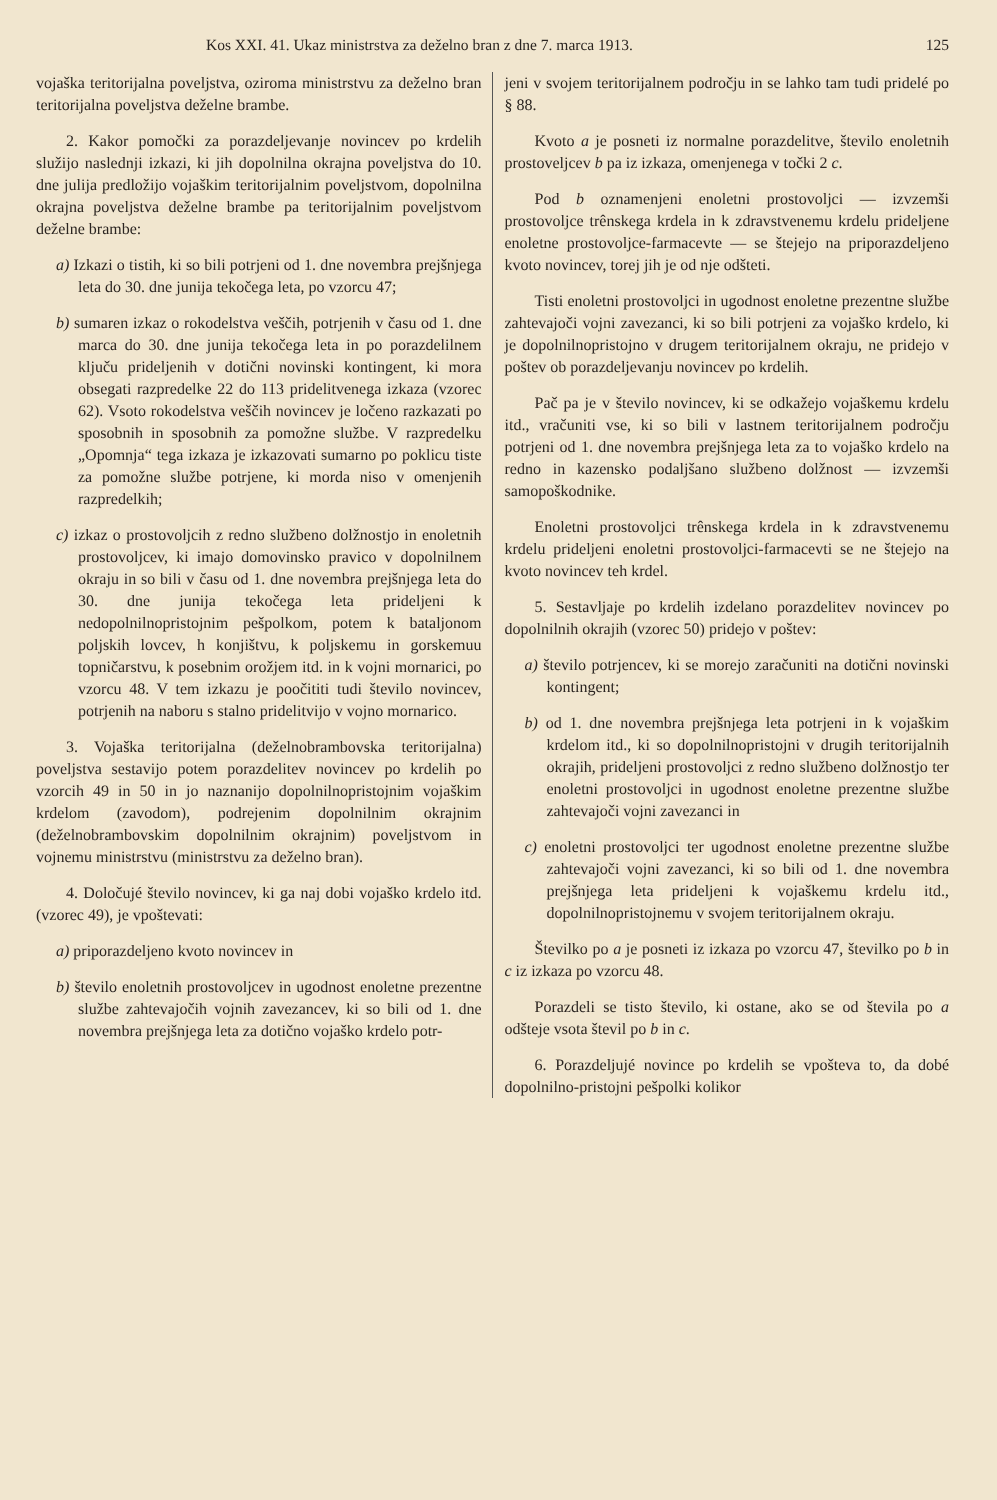Kos XXI. 41. Ukaz ministrstva za deželno bran z dne 7. marca 1913. 125
vojaška teritorijalna poveljstva, oziroma ministrstvu za deželno bran teritorijalna poveljstva deželne brambe.
2. Kakor pomočki za porazdeljevanje novincev po krdelih služijo naslednji izkazi, ki jih dopolnilna okrajna poveljstva do 10. dne julija predložijo vojaškim teritorijalnim poveljstvom, dopolnilna okrajna poveljstva deželne brambe pa teritorijalnim poveljstvom deželne brambe:
a) Izkazi o tistih, ki so bili potrjeni od 1. dne novembra prejšnjega leta do 30. dne junija tekočega leta, po vzorcu 47;
b) sumaren izkaz o rokodelstva veščih, potrjenih v času od 1. dne marca do 30. dne junija tekočega leta in po porazdelilnem ključu prideljenih v dotični novinski kontingent, ki mora obsegati razpredelke 22 do 113 pridelitvenega izkaza (vzorec 62). Vsoto rokodelstva veščih novincev je ločeno razkazati po sposobnih in sposobnih za pomožne službe. V razpredelku „Opomnja“ tega izkaza je izkazovati sumarno po poklicu tiste za pomožne službe potrjene, ki morda niso v omenjenih razpredelkih;
c) izkaz o prostovoljcih z redno službeno dolžnostjo in enoletnih prostovoljcev, ki imajo domovinsko pravico v dopolnilnem okraju in so bili v času od 1. dne novembra prejšnjega leta do 30. dne junija tekočega leta prideljeni k nedopolnilnopristojnim pešpolkom, potem k bataljonom poljskih lovcev, h konjištvu, k poljskemu in gorskemuu topničarstvu, k posebnim orožjem itd. in k vojni mornarici, po vzorcu 48. V tem izkazu je poočititi tudi število novincev, potrjenih na naboru s stalno pridelitvijo v vojno mornarico.
3. Vojaška teritorijalna (deželnobrambovska teritorijalna) poveljstva sestavijo potem porazdelitev novincev po krdelih po vzorcih 49 in 50 in jo naznanijo dopolnilnopristojnim vojaškim krdelom (zavodom), podrejenim dopolnilnim okrajnim (deželnobrambovskim dopolnilnim okrajnim) poveljstvom in vojnemu ministrstvu (ministrstvu za deželno bran).
4. Določujé število novincev, ki ga naj dobi vojaško krdelo itd. (vzorec 49), je vpoštevati:
a) priporazdeljeno kvoto novincev in
b) število enoletnih prostovoljcev in ugodnost enoletne prezentne službe zahtevajočih vojnih zavezancev, ki so bili od 1. dne novembra prejšnjega leta za dotično vojaško krdelo potr-
jeni v svojem teritorijalnem področju in se lahko tam tudi pridelé po § 88.
Kvoto a je posneti iz normalne porazdelitve, število enoletnih prostoveljcev b pa iz izkaza, omenjenega v točki 2 c.
Pod b oznamenjeni enoletni prostovoljci — izvzemši prostovoljce trênskega krdela in k zdravstvenemu krdelu prideljene enoletne prostovoljce-farmacevte — se štejejo na priporazdeljeno kvoto novincev, torej jih je od nje odšteti.
Tisti enoletni prostovoljci in ugodnost enoletne prezentne službe zahtevajoči vojni zavezanci, ki so bili potrjeni za vojaško krdelo, ki je dopolnilnopristojno v drugem teritorijalnem okraju, ne pridejo v poštev ob porazdeljevanju novincev po krdelih.
Pač pa je v število novincev, ki se odkažejo vojaškemu krdelu itd., vračuniti vse, ki so bili v lastnem teritorijalnem področju potrjeni od 1. dne novembra prejšnjega leta za to vojaško krdelo na redno in kazensko podaljšano službeno dolžnost — izvzemši samopoškodnike.
Enoletni prostovoljci trênskega krdela in k zdravstvenemu krdelu prideljeni enoletni prostovoljci-farmacevti se ne štejejo na kvoto novincev teh krdel.
5. Sestavljaje po krdelih izdelano porazdelitev novincev po dopolnilnih okrajih (vzorec 50) pridejo v poštev:
a) število potrjencev, ki se morejo zaračuniti na dotični novinski kontingent;
b) od 1. dne novembra prejšnjega leta potrjeni in k vojaškim krdelom itd., ki so dopolnilnopristojni v drugih teritorijalnih okrajih, prideljeni prostovoljci z redno službeno dolžnostjo ter enoletni prostovoljci in ugodnost enoletne prezentne službe zahtevajoči vojni zavezanci in
c) enoletni prostovoljci ter ugodnost enoletne prezentne službe zahtevajoči vojni zavezanci, ki so bili od 1. dne novembra prejšnjega leta prideljeni k vojaškemu krdelu itd., dopolnilnopristojnemu v svojem teritorijalnem okraju.
Številko po a je posneti iz izkaza po vzorcu 47, številko po b in c iz izkaza po vzorcu 48.
Porazdeli se tisto število, ki ostane, ako se od števila po a odšteje vsota števil po b in c.
6. Porazdeljujé novince po krdelih se vpošteva to, da dobé dopolnilno-pristojni pešpolki kolikor